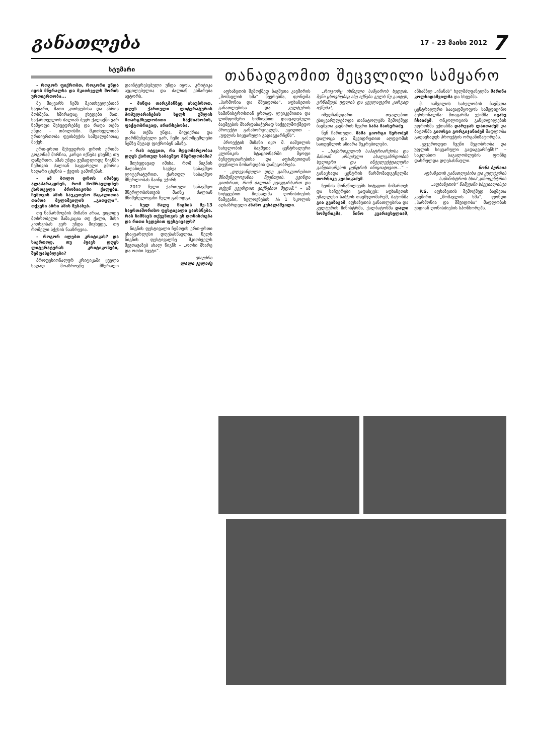განათლება 17 – 23 მაისი 2012 7
სტუმარი
– როგორ ფიქრობთ, როგორი უნდა იყოს მწერალსა და მკითხველს შორის ურთიერთობა...
მე მიყვარს ჩემს მკითხველებთან საუბარი, მათი კითხვებისა და აზრის მოსმენა. ხშირადაც ვხვდები მათ. საქართველოს ძალიან ბევრ ქალაქში ვარ ნამყოფი შეხვედრებზე და რაღა თქმა უნდა – თბილისში. მკითხველთან ურთიერთობა ფეისბუქის საშუალებითაც მაქვს.
ერთ-ერთი შეხვედრის დროს ერთმა გოგონამ მირჩია, კარგი იქნება ცხენზე თუ დაწერთო. ამას უნდა ვუმადლოდე წიგნში ჩემთვის ძალიან საყვარელი გმირის საღარი ცხენის – ქედის გამოჩენას.
– ამ ბოლო დროს იმაზეც ალაპარაკდნენ, რომ მომრავლდნენ ქართველი პროზაიკოსი ქალები. ჩემთვის ამის საუკეთესო მაგალითია თამთა მელაშვილის „გათვლა“. თქვენი აზრი ამის შესახებ.
თუ ნაწარმოების მიზანი არაა, ვიცოდე მთხრობელი მამაკაცია თუ ქალი, მისი კითხვისას ვერ უნდა მივხვდე, თუ რომელი სქესის ნააზრევია.
– როგორ ილებთ კრიტიკას? და საერთოდ, თუ ჰყავს დღეს ლიტერატურას კრიტიკოსები, შემფასებლები?
პროფესიონალურ კრიტიკაში ყველა საღად მოაზროვნე მწერალი დაინტერესებული უნდა იყოს. კრიტიკა აუცილებელია და ძალიან ეხმარება ავტორს.
– მინდა თარგმანზეც ისაუბროთ, დღეს ქართული ლიტერატურის პოპულარიზებას ხელს უშლის მთარგმნელობითი საქმიანობის, ფაქტობრივად, არარსებობა.
რა თქმა უნდა, მიფიქრია და დარწმუნებული ვარ, ჩემი გამომცემლები ჩემზე მეტად ფიქრობენ ამაზე.
– რას იტყვით, რა მდგომარეობაა დღეს ქართულ საბავშვო მწერლობაში?
მიუხედავად იმისა, რომ წიგნის მაღაზიები სავსეა საბავშვო ლიტერატურით, ქართულ საბავშვო მწერლობას მაინც უჭირს.
2012 წელი ქართული საბავშვო მწერლობისთვის მაინც ძალიან მნიშვნელოვანი წელი გამოდგა.
– სულ მალე წიგნის მე-13 საერთაშორისო ფესტივალი გაიხსნება. რას ნიშნავს თქვენთვის ეს ღონისძიება და რითი ხვდებით ფესტივალს?
წიგნის ფესტივალი ჩემთვის ერთ-ერთი უსაყვარლესი დღესასწაულია. წელს წიგნის ფესტივალზე მკითხველს შევთავაზებ ახალ წიგნს – „ოთხი მხარე და ოთხი სვეტი“.
ესაუბრა
ლალი ჯელაძე
თანადგომით შეცვლილი სამყარო
აფხაზეთის შემოქმედ ბავშვთა კავშირის „მომავლის ხმა“ წევრებმა, ფონდმა „ჰარმონია და მშვიდობა“, აფხაზეთის განათლებისა და კულტურის სამინისტროსთან ერთად, ლეიკემიითა და ლიმფომური სიმსივნით დაავადებული ბავშვების მხარდასაჭერად საქველმოქმედო პროექტი განახორციელეს, ეგიდით – „უფლის სიყვარული გადაგვარჩენს“.
პროექტის მიზანი იყო მ. იაშვილის სახელობის ბავშვთა ცენტრალური კლინიკის სტაციონარში მყოფი ბენეფიციარებისა და აფხაზეთიდან დევნილი მოზარდების დამეგობრება.
– „დღევანდელი დღე განსაკუთრებით მნიშვნელოვანია ჩვენთვის. გვინდა გითხრათ, რომ ძალიან გვიყვარხართ და თქვენ გვერდით ვიქნებით მუდამ.“ – ამ სიტყვებით მიესალმა ღონისძიების ნამყვანი, ხელოვნების №1 სკოლის აღსაზრდელი ანანო კუხალაშვილი.
„როგორც ისწავლი სამყაროს ხედვას, შენი ცხოვრებაც ასე იქნება გულს ნუ გაიტეხ, გრწამდეს უფლის და ყველაფერი კარგად იქნება!„
იმედჩამდგარი თვალებით ესიყვარულებოდა თანატოლებს შემოქმედ ბავშვთა კავშირის წევრი საბა მაისურაძე.
ნენ ჩართული. მამა გიორგი წეროძემ დალოცა და მკვიდრეთით აღდგომის საიდუმლოს აზიარა შეკრებილები.
– „საქართველოს საპატრიარქოსა და მასთან არსებული ახალგაზრდობის სულიერი და ინტელექტუალური განვითარების ცენტრის ინიციატივით...“ – განაცხადა ცენტრის წარმომადგენელმა თორნიკე კვინიკაძემ.
ზეიმის მონაწილეებს სიტყვით მიმართეს და საჩუქრები გადასცეს: აფხაზეთის უმაღლესი საბჭოს თავმჯდომარემ, ბატონმა გია გვაზავამ, აფხაზეთის განათლებისა და კულტურის მინისტრმა, ქალბატონმა დალი ხომერიკმა, ნინო კვარაცხელიამ, ანსამბლ „ინანას“ ხელმძღვანელმა მარინა კოლხიდაშვილმა და სხვებმა.
მ. იაშვილის სახელობის ბავშვთა ცენტრალური საავადმყოფოს სამედიცინო პერსონალმა: მთავარმა ექიმმა ივანე ჩხაიძემ, ონკოლოგიის განყოფილების უფროსმა ექთანმა დარეჯან ლაითაძემ და ბატონმა გიორგი გორგიჯანიძემ მადლობა გადაუხადეს პროექტის ორგანიზატორებს.
„გვჯეროდეთ ჩვენი მეგობრობა და უფლის სიყვარული გადაგვარჩენს!“ – საკლასიო საგალობლების ფონზე დასრულდა დღესასწაული.
ნონა ბერაია
აფხაზეთის განათლებისა და კულტურის სამინისტროს სსიპ კინოცენტრის „აფხაზეთის“ წამყვანი სპეციალისტი
P.S. აფხაზეთის შემოქმედ ბავშვთა კავშირი „მომავლის ხმა“, ფონდი „ჰარმონია და მშვიდობა“ მადლობას უხდიან ღონისძიების სპონსორებს.